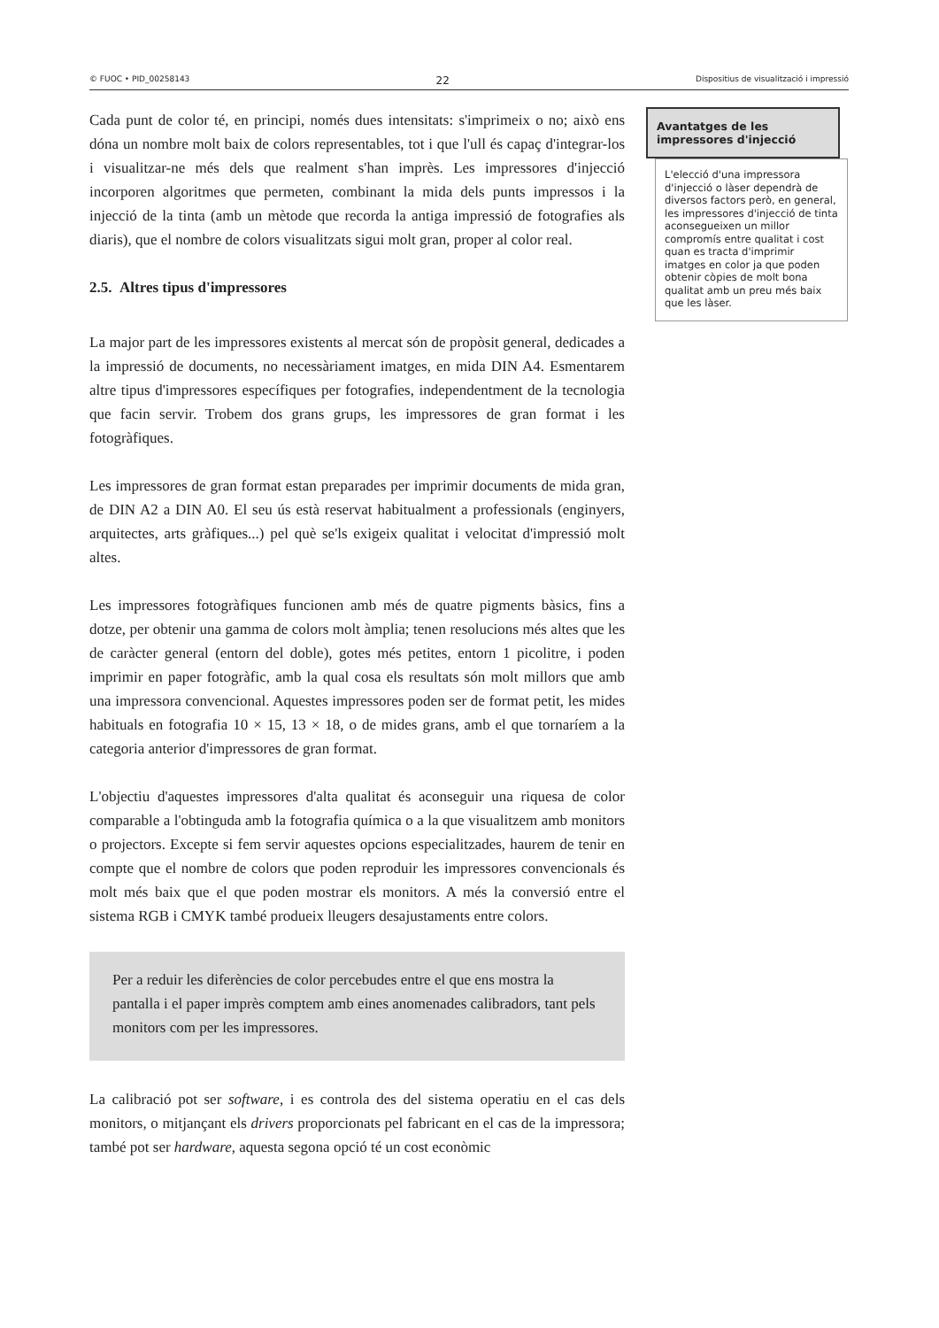© FUOC • PID_00258143 22 Dispositius de visualització i impressió
Cada punt de color té, en principi, només dues intensitats: s'imprimeix o no; això ens dóna un nombre molt baix de colors representables, tot i que l'ull és capaç d'integrar-los i visualitzar-ne més dels que realment s'han imprès. Les impressores d'injecció incorporen algoritmes que permeten, combinant la mida dels punts impressos i la injecció de la tinta (amb un mètode que recorda la antiga impressió de fotografies als diaris), que el nombre de colors visualitzats sigui molt gran, proper al color real.
2.5. Altres tipus d'impressores
La major part de les impressores existents al mercat són de propòsit general, dedicades a la impressió de documents, no necessàriament imatges, en mida DIN A4. Esmentarem altre tipus d'impressores específiques per fotografies, independentment de la tecnologia que facin servir. Trobem dos grans grups, les impressores de gran format i les fotogràfiques.
Les impressores de gran format estan preparades per imprimir documents de mida gran, de DIN A2 a DIN A0. El seu ús està reservat habitualment a professionals (enginyers, arquitectes, arts gràfiques...) pel què se'ls exigeix qualitat i velocitat d'impressió molt altes.
Les impressores fotogràfiques funcionen amb més de quatre pigments bàsics, fins a dotze, per obtenir una gamma de colors molt àmplia; tenen resolucions més altes que les de caràcter general (entorn del doble), gotes més petites, entorn 1 picolitre, i poden imprimir en paper fotogràfic, amb la qual cosa els resultats són molt millors que amb una impressora convencional. Aquestes impressores poden ser de format petit, les mides habituals en fotografia 10 × 15, 13 × 18, o de mides grans, amb el que tornaríem a la categoria anterior d'impressores de gran format.
L'objectiu d'aquestes impressores d'alta qualitat és aconseguir una riquesa de color comparable a l'obtinguda amb la fotografia química o a la que visualitzem amb monitors o projectors. Excepte si fem servir aquestes opcions especialitzades, haurem de tenir en compte que el nombre de colors que poden reproduir les impressores convencionals és molt més baix que el que poden mostrar els monitors. A més la conversió entre el sistema RGB i CMYK també produeix lleugers desajustaments entre colors.
Per a reduir les diferències de color percebudes entre el que ens mostra la pantalla i el paper imprès comptem amb eines anomenades calibradors, tant pels monitors com per les impressores.
La calibració pot ser software, i es controla des del sistema operatiu en el cas dels monitors, o mitjançant els drivers proporcionats pel fabricant en el cas de la impressora; també pot ser hardware, aquesta segona opció té un cost econòmic
Avantatges de les impressores d'injecció
L'elecció d'una impressora d'injecció o làser dependrà de diversos factors però, en general, les impressores d'injecció de tinta aconsegueixen un millor compromís entre qualitat i cost quan es tracta d'imprimir imatges en color ja que poden obtenir còpies de molt bona qualitat amb un preu més baix que les làser.